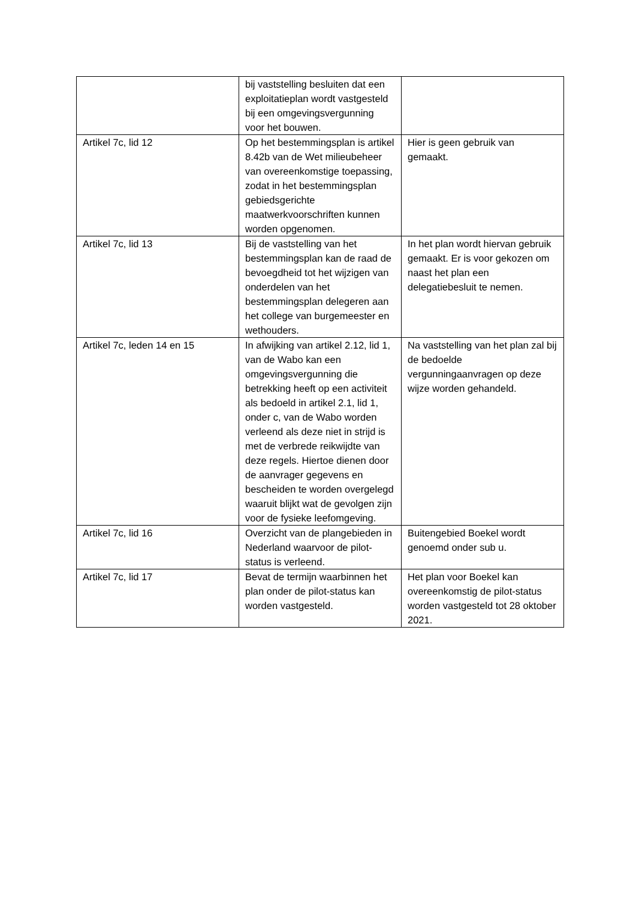| | bij vaststelling besluiten dat een exploitatieplan wordt vastgesteld bij een omgevingsvergunning voor het bouwen. | |
| Artikel 7c, lid 12 | Op het bestemmingsplan is artikel 8.42b van de Wet milieubeheer van overeenkomstige toepassing, zodat in het bestemmingsplan gebiedsgerichte maatwerkvoorschriften kunnen worden opgenomen. | Hier is geen gebruik van gemaakt. |
| Artikel 7c, lid 13 | Bij de vaststelling van het bestemmingsplan kan de raad de bevoegdheid tot het wijzigen van onderdelen van het bestemmingsplan delegeren aan het college van burgemeester en wethouders. | In het plan wordt hiervan gebruik gemaakt. Er is voor gekozen om naast het plan een delegatiebesluit te nemen. |
| Artikel 7c, leden 14 en 15 | In afwijking van artikel 2.12, lid 1, van de Wabo kan een omgevingsvergunning die betrekking heeft op een activiteit als bedoeld in artikel 2.1, lid 1, onder c, van de Wabo worden verleend als deze niet in strijd is met de verbrede reikwijdte van deze regels. Hiertoe dienen door de aanvrager gegevens en bescheiden te worden overgelegd waaruit blijkt wat de gevolgen zijn voor de fysieke leefomgeving. | Na vaststelling van het plan zal bij de bedoelde vergunningaanvragen op deze wijze worden gehandeld. |
| Artikel 7c, lid 16 | Overzicht van de plangebieden in Nederland waarvoor de pilot-status is verleend. | Buitengebied Boekel wordt genoemd onder sub u. |
| Artikel 7c, lid 17 | Bevat de termijn waarbinnen het plan onder de pilot-status kan worden vastgesteld. | Het plan voor Boekel kan overeenkomstig de pilot-status worden vastgesteld tot 28 oktober 2021. |